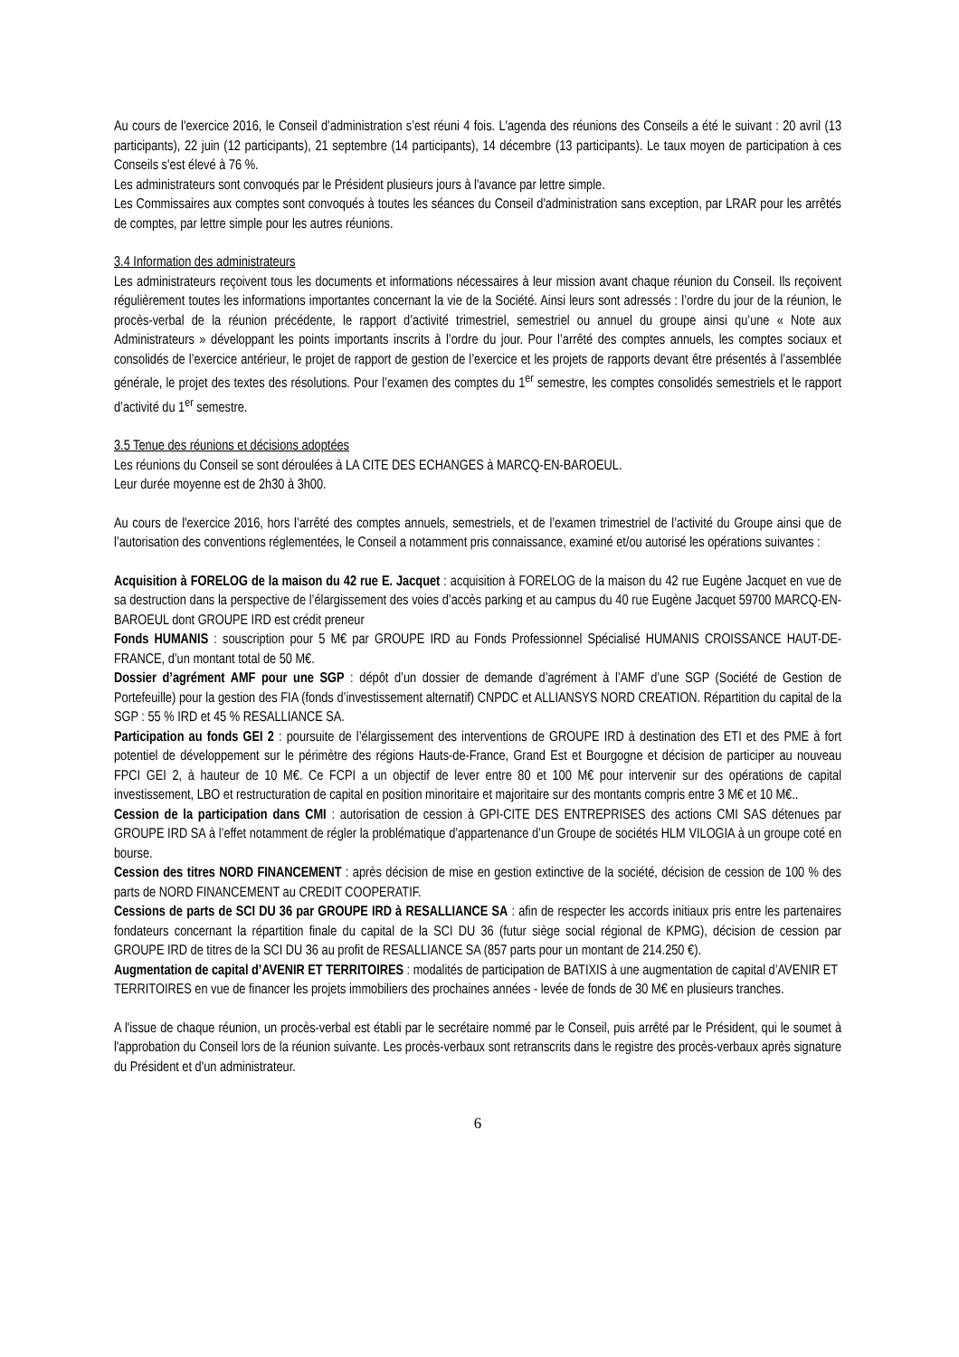Au cours de l'exercice 2016, le Conseil d’administration s’est réuni 4 fois. L'agenda des réunions des Conseils a été le suivant : 20 avril (13 participants), 22 juin (12 participants), 21 septembre (14 participants), 14 décembre (13 participants). Le taux moyen de participation à ces Conseils s'est élevé à 76 %.
Les administrateurs sont convoqués par le Président plusieurs jours à l'avance par lettre simple.
Les Commissaires aux comptes sont convoqués à toutes les séances du Conseil d'administration sans exception, par LRAR pour les arrêtés de comptes, par lettre simple pour les autres réunions.
3.4 Information des administrateurs
Les administrateurs reçoivent tous les documents et informations nécessaires à leur mission avant chaque réunion du Conseil. Ils reçoivent régulièrement toutes les informations importantes concernant la vie de la Société. Ainsi leurs sont adressés : l’ordre du jour de la réunion, le procès-verbal de la réunion précédente, le rapport d’activité trimestriel, semestriel ou annuel du groupe ainsi qu’une « Note aux Administrateurs » développant les points importants inscrits à l’ordre du jour. Pour l’arrêté des comptes annuels, les comptes sociaux et consolidés de l’exercice antérieur, le projet de rapport de gestion de l’exercice et les projets de rapports devant être présentés à l’assemblée générale, le projet des textes des résolutions. Pour l’examen des comptes du 1<sup>er</sup> semestre, les comptes consolidés semestriels et le rapport d’activité du 1<sup>er</sup> semestre.
3.5 Tenue des réunions et décisions adoptées
Les réunions du Conseil se sont déroulées à LA CITE DES ECHANGES à MARCQ-EN-BAROEUL.
Leur durée moyenne est de 2h30 à 3h00.
Au cours de l'exercice 2016, hors l’arrêté des comptes annuels, semestriels, et de l’examen trimestriel de l’activité du Groupe ainsi que de l’autorisation des conventions réglementées, le Conseil a notamment pris connaissance, examiné et/ou autorisé les opérations suivantes :
Acquisition à FORELOG de la maison du 42 rue E. Jacquet : acquisition à FORELOG de la maison du 42 rue Eugène Jacquet en vue de sa destruction dans la perspective de l’élargissement des voies d’accès parking et au campus du 40 rue Eugène Jacquet 59700 MARCQ-EN-BAROEUL dont GROUPE IRD est crédit preneur
Fonds HUMANIS : souscription pour 5 M€ par GROUPE IRD au Fonds Professionnel Spécialisé HUMANIS CROISSANCE HAUT-DE-FRANCE, d’un montant total de 50 M€.
Dossier d’agrément AMF pour une SGP : dépôt d’un dossier de demande d’agrément à l’AMF d’une SGP (Société de Gestion de Portefeuille) pour la gestion des FIA (fonds d’investissement alternatif) CNPDC et ALLIANSYS NORD CREATION. Répartition du capital de la SGP : 55 % IRD et 45 % RESALLIANCE SA.
Participation au fonds GEI 2 : poursuite de l’élargissement des interventions de GROUPE IRD à destination des ETI et des PME à fort potentiel de développement sur le périmètre des régions Hauts-de-France, Grand Est et Bourgogne et décision de participer au nouveau FPCI GEI 2, à hauteur de 10 M€. Ce FCPI a un objectif de lever entre 80 et 100 M€ pour intervenir sur des opérations de capital investissement, LBO et restructuration de capital en position minoritaire et majoritaire sur des montants compris entre 3 M€ et 10 M€..
Cession de la participation dans CMI : autorisation de cession à GPI-CITE DES ENTREPRISES des actions CMI SAS détenues par GROUPE IRD SA à l’effet notamment de régler la problématique d’appartenance d’un Groupe de sociétés HLM VILOGIA à un groupe coté en bourse.
Cession des titres NORD FINANCEMENT : après décision de mise en gestion extinctive de la société, décision de cession de 100 % des parts de NORD FINANCEMENT au CREDIT COOPERATIF.
Cessions de parts de SCI DU 36 par GROUPE IRD à RESALLIANCE SA : afin de respecter les accords initiaux pris entre les partenaires fondateurs concernant la répartition finale du capital de la SCI DU 36 (futur siège social régional de KPMG), décision de cession par GROUPE IRD de titres de la SCI DU 36 au profit de RESALLIANCE SA (857 parts pour un montant de 214.250 €).
Augmentation de capital d’AVENIR ET TERRITOIRES : modalités de participation de BATIXIS à une augmentation de capital d’AVENIR ET TERRITOIRES en vue de financer les projets immobiliers des prochaines années - levée de fonds de 30 M€ en plusieurs tranches.
A l'issue de chaque réunion, un procès-verbal est établi par le secrétaire nommé par le Conseil, puis arrêté par le Président, qui le soumet à l'approbation du Conseil lors de la réunion suivante. Les procès-verbaux sont retranscrits dans le registre des procès-verbaux après signature du Président et d'un administrateur.
6